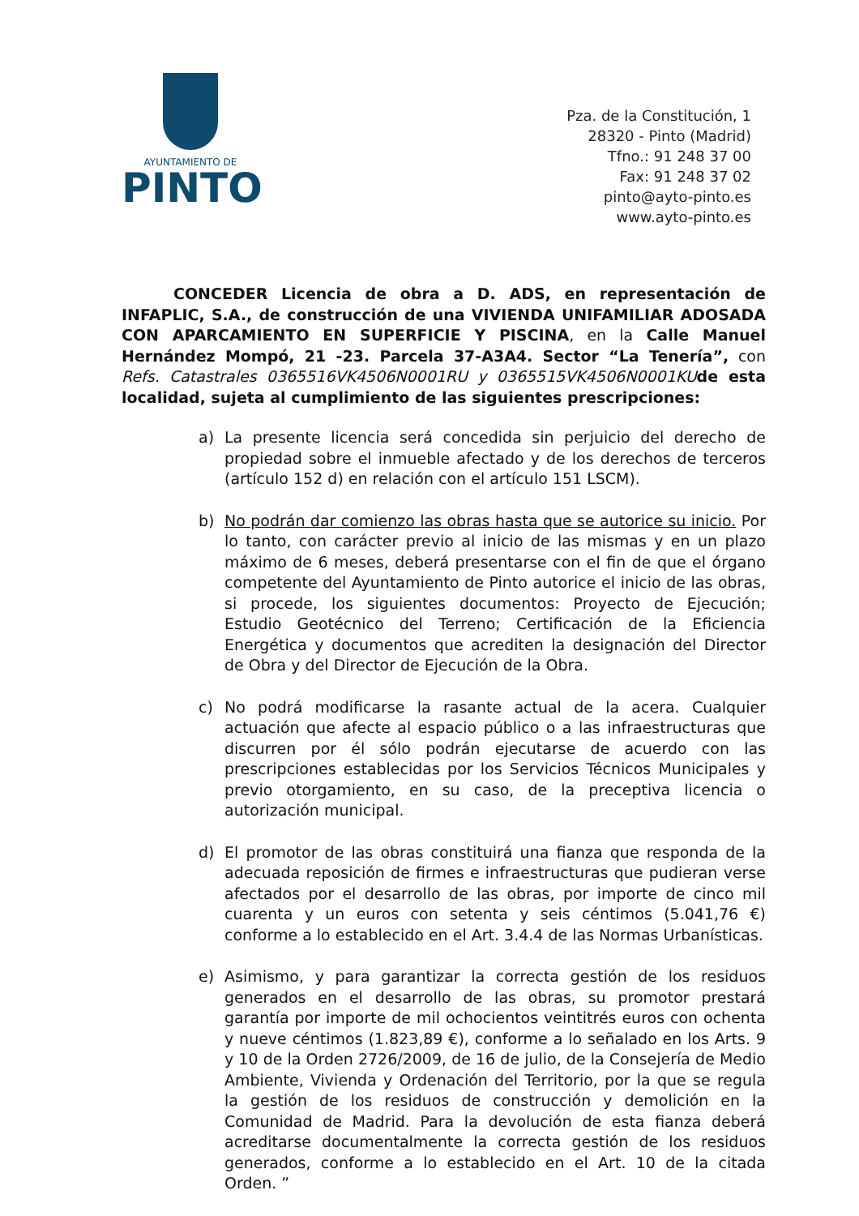AYUNTAMIENTO DE
PINTO
Pza. de la Constitución, 1
28320 - Pinto (Madrid)
Tfno.: 91 248 37 00
Fax: 91 248 37 02
pinto@ayto-pinto.es
www.ayto-pinto.es
CONCEDER Licencia de obra a D. ADS, en representación de INFAPLIC, S.A., de construcción de una VIVIENDA UNIFAMILIAR ADOSADA CON APARCAMIENTO EN SUPERFICIE Y PISCINA, en la Calle Manuel Hernández Mompó, 21 -23. Parcela 37-A3A4. Sector “La Tenería”, con Refs. Catastrales 0365516VK4506N0001RU y 0365515VK4506N0001KU de esta localidad, sujeta al cumplimiento de las siguientes prescripciones:
a) La presente licencia será concedida sin perjuicio del derecho de propiedad sobre el inmueble afectado y de los derechos de terceros (artículo 152 d) en relación con el artículo 151 LSCM).
b) No podrán dar comienzo las obras hasta que se autorice su inicio. Por lo tanto, con carácter previo al inicio de las mismas y en un plazo máximo de 6 meses, deberá presentarse con el fin de que el órgano competente del Ayuntamiento de Pinto autorice el inicio de las obras, si procede, los siguientes documentos: Proyecto de Ejecución; Estudio Geotécnico del Terreno; Certificación de la Eficiencia Energética y documentos que acrediten la designación del Director de Obra y del Director de Ejecución de la Obra.
c) No podrá modificarse la rasante actual de la acera. Cualquier actuación que afecte al espacio público o a las infraestructuras que discurren por él sólo podrán ejecutarse de acuerdo con las prescripciones establecidas por los Servicios Técnicos Municipales y previo otorgamiento, en su caso, de la preceptiva licencia o autorización municipal.
d) El promotor de las obras constituirá una fianza que responda de la adecuada reposición de firmes e infraestructuras que pudieran verse afectados por el desarrollo de las obras, por importe de cinco mil cuarenta y un euros con setenta y seis céntimos (5.041,76 €) conforme a lo establecido en el Art. 3.4.4 de las Normas Urbanísticas.
e) Asimismo, y para garantizar la correcta gestión de los residuos generados en el desarrollo de las obras, su promotor prestará garantía por importe de mil ochocientos veintitrés euros con ochenta y nueve céntimos (1.823,89 €), conforme a lo señalado en los Arts. 9 y 10 de la Orden 2726/2009, de 16 de julio, de la Consejería de Medio Ambiente, Vivienda y Ordenación del Territorio, por la que se regula la gestión de los residuos de construcción y demolición en la Comunidad de Madrid. Para la devolución de esta fianza deberá acreditarse documentalmente la correcta gestión de los residuos generados, conforme a lo establecido en el Art. 10 de la citada Orden. ”